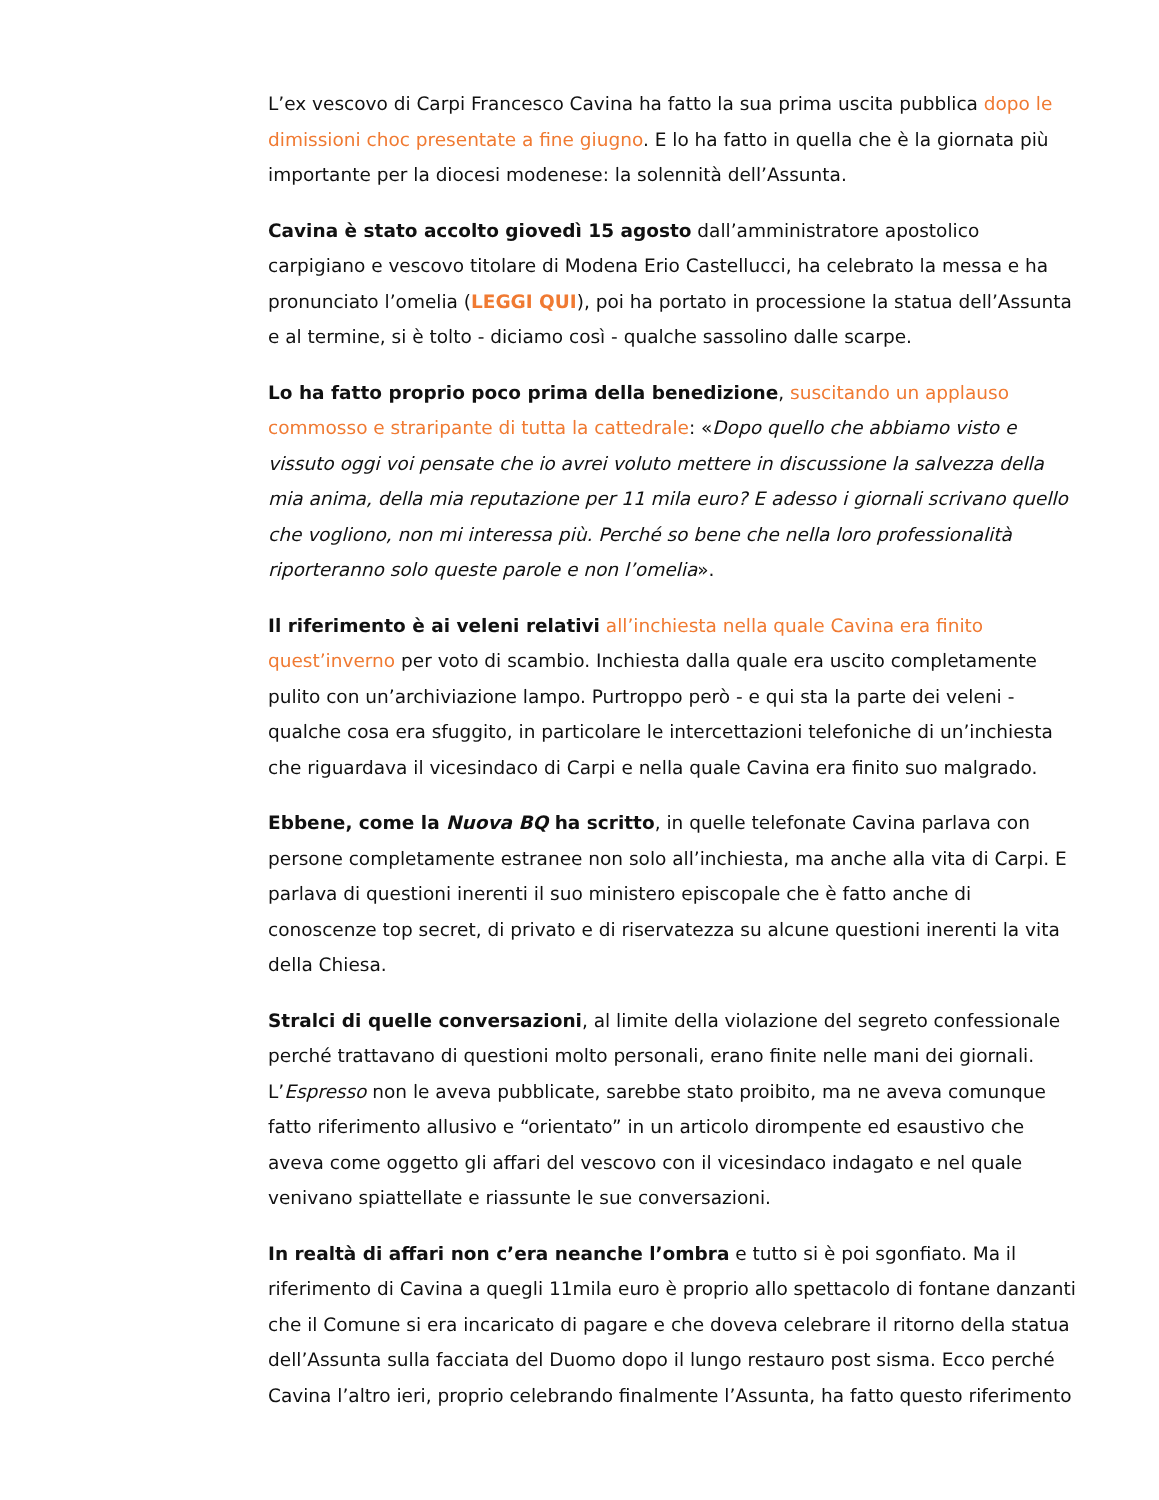L’ex vescovo di Carpi Francesco Cavina ha fatto la sua prima uscita pubblica dopo le dimissioni choc presentate a fine giugno. E lo ha fatto in quella che è la giornata più importante per la diocesi modenese: la solennità dell’Assunta.
Cavina è stato accolto giovedì 15 agosto dall’amministratore apostolico carpigiano e vescovo titolare di Modena Erio Castellucci, ha celebrato la messa e ha pronunciato l’omelia (LEGGI QUI), poi ha portato in processione la statua dell’Assunta e al termine, si è tolto - diciamo così - qualche sassolino dalle scarpe.
Lo ha fatto proprio poco prima della benedizione, suscitando un applauso commosso e straripante di tutta la cattedrale: «Dopo quello che abbiamo visto e vissuto oggi voi pensate che io avrei voluto mettere in discussione la salvezza della mia anima, della mia reputazione per 11 mila euro? E adesso i giornali scrivano quello che vogliono, non mi interessa più. Perché so bene che nella loro professionalità riporteranno solo queste parole e non l’omelia».
Il riferimento è ai veleni relativi all’inchiesta nella quale Cavina era finito quest’inverno per voto di scambio. Inchiesta dalla quale era uscito completamente pulito con un’archiviazione lampo. Purtroppo però - e qui sta la parte dei veleni - qualche cosa era sfuggito, in particolare le intercettazioni telefoniche di un’inchiesta che riguardava il vicesindaco di Carpi e nella quale Cavina era finito suo malgrado.
Ebbene, come la Nuova BQ ha scritto, in quelle telefonate Cavina parlava con persone completamente estranee non solo all’inchiesta, ma anche alla vita di Carpi. E parlava di questioni inerenti il suo ministero episcopale che è fatto anche di conoscenze top secret, di privato e di riservatezza su alcune questioni inerenti la vita della Chiesa.
Stralci di quelle conversazioni, al limite della violazione del segreto confessionale perché trattavano di questioni molto personali, erano finite nelle mani dei giornali. L’Espresso non le aveva pubblicate, sarebbe stato proibito, ma ne aveva comunque fatto riferimento allusivo e “orientato” in un articolo dirompente ed esaustivo che aveva come oggetto gli affari del vescovo con il vicesindaco indagato e nel quale venivano spiattellate e riassunte le sue conversazioni.
In realtà di affari non c’era neanche l’ombra e tutto si è poi sgonfiato. Ma il riferimento di Cavina a quegli 11mila euro è proprio allo spettacolo di fontane danzanti che il Comune si era incaricato di pagare e che doveva celebrare il ritorno della statua dell’Assunta sulla facciata del Duomo dopo il lungo restauro post sisma. Ecco perché Cavina l’altro ieri, proprio celebrando finalmente l’Assunta, ha fatto questo riferimento